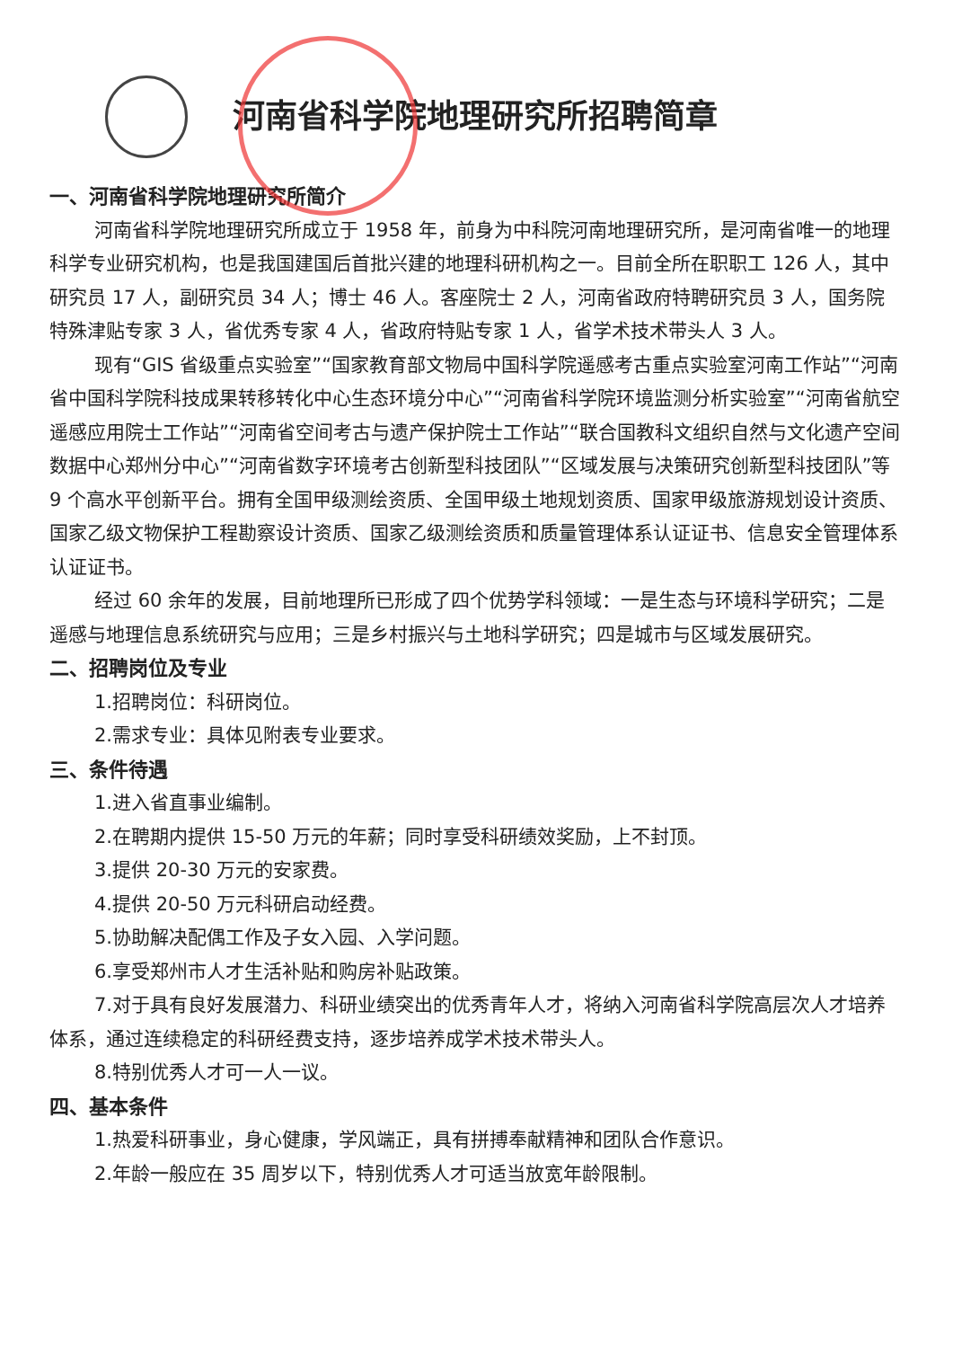河南省科学院地理研究所招聘简章
一、河南省科学院地理研究所简介
河南省科学院地理研究所成立于 1958 年，前身为中科院河南地理研究所，是河南省唯一的地理科学专业研究机构，也是我国建国后首批兴建的地理科研机构之一。目前全所在职职工 126 人，其中研究员 17 人，副研究员 34 人；博士 46 人。客座院士 2 人，河南省政府特聘研究员 3 人，国务院特殊津贴专家 3 人，省优秀专家 4 人，省政府特贴专家 1 人，省学术技术带头人 3 人。
现有“GIS 省级重点实验室”“国家教育部文物局中国科学院遥感考古重点实验室河南工作站”“河南省中国科学院科技成果转移转化中心生态环境分中心”“河南省科学院环境监测分析实验室”“河南省航空遥感应用院士工作站”“河南省空间考古与遗产保护院士工作站”“联合国教科文组织自然与文化遗产空间数据中心郑州分中心”“河南省数字环境考古创新型科技团队”“区域发展与决策研究创新型科技团队”等 9 个高水平创新平台。拥有全国甲级测绘资质、全国甲级土地规划资质、国家甲级旅游规划设计资质、国家乙级文物保护工程勘察设计资质、国家乙级测绘资质和质量管理体系认证证书、信息安全管理体系认证证书。
经过 60 余年的发展，目前地理所已形成了四个优势学科领域：一是生态与环境科学研究；二是遥感与地理信息系统研究与应用；三是乡村振兴与土地科学研究；四是城市与区域发展研究。
二、招聘岗位及专业
1.招聘岗位：科研岗位。
2.需求专业：具体见附表专业要求。
三、条件待遇
1.进入省直事业编制。
2.在聘期内提供 15-50 万元的年薪；同时享受科研绩效奖励，上不封顶。
3.提供 20-30 万元的安家费。
4.提供 20-50 万元科研启动经费。
5.协助解决配偶工作及子女入园、入学问题。
6.享受郑州市人才生活补贴和购房补贴政策。
7.对于具有良好发展潜力、科研业绩突出的优秀青年人才，将纳入河南省科学院高层次人才培养体系，通过连续稳定的科研经费支持，逐步培养成学术技术带头人。
8.特别优秀人才可一人一议。
四、基本条件
1.热爱科研事业，身心健康，学风端正，具有拼搏奉献精神和团队合作意识。
2.年龄一般应在 35 周岁以下，特别优秀人才可适当放宽年龄限制。